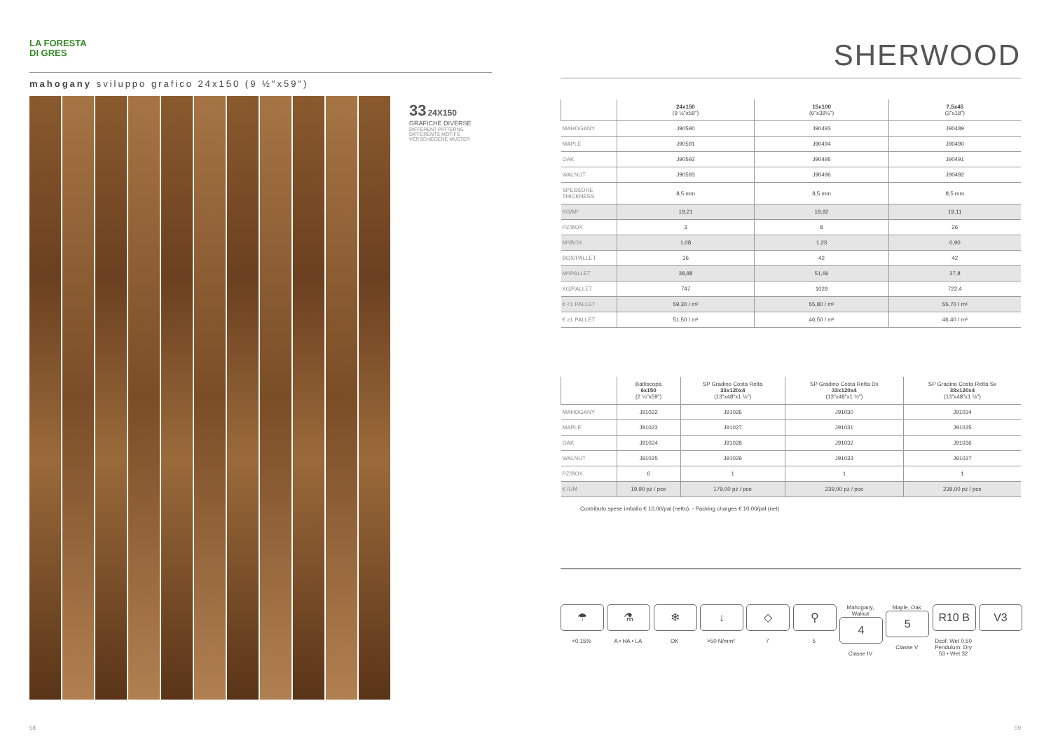LA FORESTA
DI GRES
mahogany sviluppo grafico 24x150 (9 ½"x59")
33 24X150
GRAFICHE DIVERSE
DIFFERENT PATTERNS
DIFFERENTS MOTIFS
VERSCHIEDENE MUSTER
SHERWOOD
| | 24x150 (9 ½"x59") | 15x100 (6"x39¼") | 7,5x45 (3"x18") |
| --- | --- | --- | --- |
| MAHOGANY | J90590 | J90493 | J90489 |
| MAPLE | J90591 | J90494 | J90490 |
| OAK | J90592 | J90495 | J90491 |
| WALNUT | J90593 | J90496 | J90492 |
| SPESSORE THICKNESS | 8,5 mm | 8,5 mm | 8,5 mm |
| KG/M² | 19,21 | 19,92 | 19,11 |
| PZ/BOX | 3 | 8 | 26 |
| M²/BOX | 1,08 | 1,23 | 0,90 |
| BOX/PALLET | 36 | 42 | 42 |
| M²/PALLET | 38,88 | 51,66 | 37,8 |
| KG/PALLET | 747 | 1029 | 722,4 |
| € <1 PALLET | 59,30 / m² | 55,80 / m² | 55,70 / m² |
| € ≥1 PALLET | 51,50 / m² | 46,50 / m² | 46,40 / m² |
| | Battiscopa 6x150 (2 ⅓"x59") | SP Gradino Costa Retta 33x120x4 (13"x48"x1 ½") | SP Gradino Costa Retta Dx 33x120x4 (13"x48"x1 ½") | SP Gradino Costa Retta Sx 33x120x4 (13"x48"x1 ½") |
| --- | --- | --- | --- | --- |
| MAHOGANY | J91022 | J91026 | J91030 | J91034 |
| MAPLE | J91023 | J91027 | J91031 | J91035 |
| OAK | J91024 | J91028 | J91032 | J91036 |
| WALNUT | J91025 | J91029 | J91033 | J91037 |
| PZ/BOX | 6 | 1 | 1 | 1 |
| € /UM | 19,90 pz / pce | 179,00 pz / pce | 239,00 pz / pce | 239,00 pz / pce |
Contributo spese imballo € 10,00/pal (netto). - Packing charges € 10,00/pal (net)
☂
<0,15%
⚗
A • HA • LA
❄
OK
↓
>50 N/mm²
◇
7
⚲
5
Mahogany, Walnut
4
Classe IV
Maple, Oak
5
Classe V
R10 B
Dcof: Wet 0,50 Pendulum: Dry 53 • Wet 32
V3
58 59